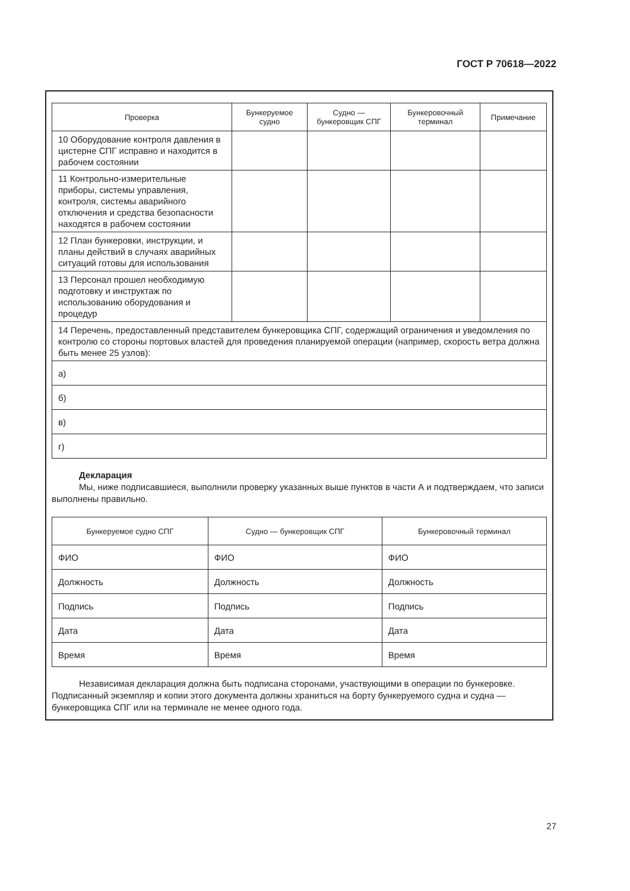ГОСТ Р 70618—2022
| Проверка | Бункеруемое судно | Судно — бункеровщик СПГ | Бункеровочный терминал | Примечание |
| --- | --- | --- | --- | --- |
| 10 Оборудование контроля давления в цистерне СПГ исправно и находится в рабочем состоянии | | | | |
| 11 Контрольно-измерительные приборы, системы управления, контроля, системы аварийного отключения и средства безопасности находятся в рабочем состоянии | | | | |
| 12 План бункеровки, инструкции, и планы действий в случаях аварийных ситуаций готовы для использования | | | | |
| 13 Персонал прошел необходимую подготовку и инструктаж по использованию оборудования и процедур | | | | |
| 14 Перечень, предоставленный представителем бункеровщика СПГ, содержащий ограничения и уведомления по контролю со стороны портовых властей для проведения планируемой операции (например, скорость ветра должна быть менее 25 узлов): | | | | |
| а) | | | | |
| б) | | | | |
| в) | | | | |
| г) | | | | |
Декларация
Мы, ниже подписавшиеся, выполнили проверку указанных выше пунктов в части А и подтверждаем, что записи выполнены правильно.
| Бункеруемое судно СПГ | Судно — бункеровщик СПГ | Бункеровочный терминал |
| --- | --- | --- |
| ФИО | ФИО | ФИО |
| Должность | Должность | Должность |
| Подпись | Подпись | Подпись |
| Дата | Дата | Дата |
| Время | Время | Время |
Независимая декларация должна быть подписана сторонами, участвующими в операции по бункеровке. Подписанный экземпляр и копии этого документа должны храниться на борту бункеруемого судна и судна — бункеровщика СПГ или на терминале не менее одного года.
27